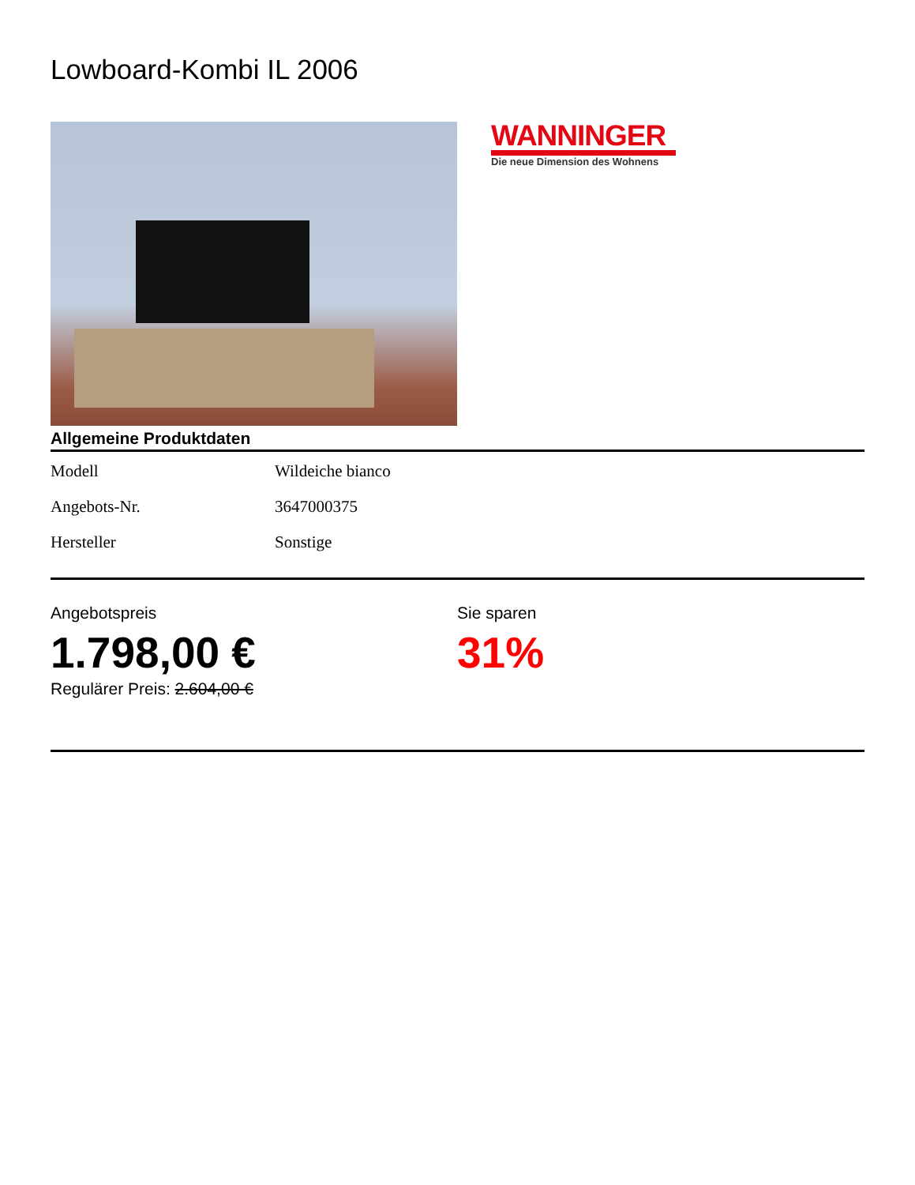Lowboard-Kombi IL 2006
WANNINGER
Die neue Dimension des Wohnens
Allgemeine Produktdaten
| Modell | Wildeiche bianco |
| Angebots-Nr. | 3647000375 |
| Hersteller | Sonstige |
Angebotspreis
1.798,00 €
Regulärer Preis: 2.604,00 €
Sie sparen
31%